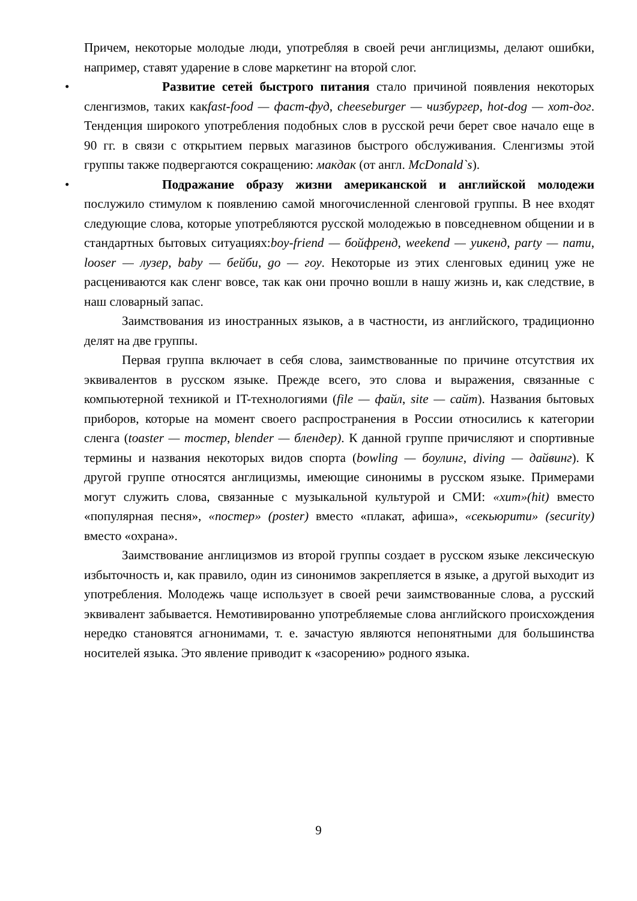Причем, некоторые молодые люди, употребляя в своей речи англицизмы, делают ошибки, например, ставят ударение в слове маркетинг на второй слог.
• Развитие сетей быстрого питания стало причиной появления некоторых сленгизмов, таких какfast-food — фаст-фуд, cheeseburger — чизбургер, hot-dog — хот-дог. Тенденция широкого употребления подобных слов в русской речи берет свое начало еще в 90 гг. в связи с открытием первых магазинов быстрого обслуживания. Сленгизмы этой группы также подвергаются сокращению: макдак (от англ. McDonald`s).
• Подражание образу жизни американской и английской молодежи послужило стимулом к появлению самой многочисленной сленговой группы. В нее входят следующие слова, которые употребляются русской молодежью в повседневном общении и в стандартных бытовых ситуациях:boy-friend — бойфренд, weekend — уикенд, party — пати, looser — лузер, baby — бейби, go — гоу. Некоторые из этих сленговых единиц уже не расцениваются как сленг вовсе, так как они прочно вошли в нашу жизнь и, как следствие, в наш словарный запас.
Заимствования из иностранных языков, а в частности, из английского, традиционно делят на две группы.
Первая группа включает в себя слова, заимствованные по причине отсутствия их эквивалентов в русском языке. Прежде всего, это слова и выражения, связанные с компьютерной техникой и IT-технологиями (file — файл, site — сайт). Названия бытовых приборов, которые на момент своего распространения в России относились к категории сленга (toaster — тостер, blender — блендер). К данной группе причисляют и спортивные термины и названия некоторых видов спорта (bowling — боулинг, diving — дайвинг). К другой группе относятся англицизмы, имеющие синонимы в русском языке. Примерами могут служить слова, связанные с музыкальной культурой и СМИ: «хит»(hit) вместо «популярная песня», «постер» (poster) вместо «плакат, афиша», «секьюрити» (security) вместо «охрана».
Заимствование англицизмов из второй группы создает в русском языке лексическую избыточность и, как правило, один из синонимов закрепляется в языке, а другой выходит из употребления. Молодежь чаще использует в своей речи заимствованные слова, а русский эквивалент забывается. Немотивированно употребляемые слова английского происхождения нередко становятся агнонимами, т. е. зачастую являются непонятными для большинства носителей языка. Это явление приводит к «засорению» родного языка.
9